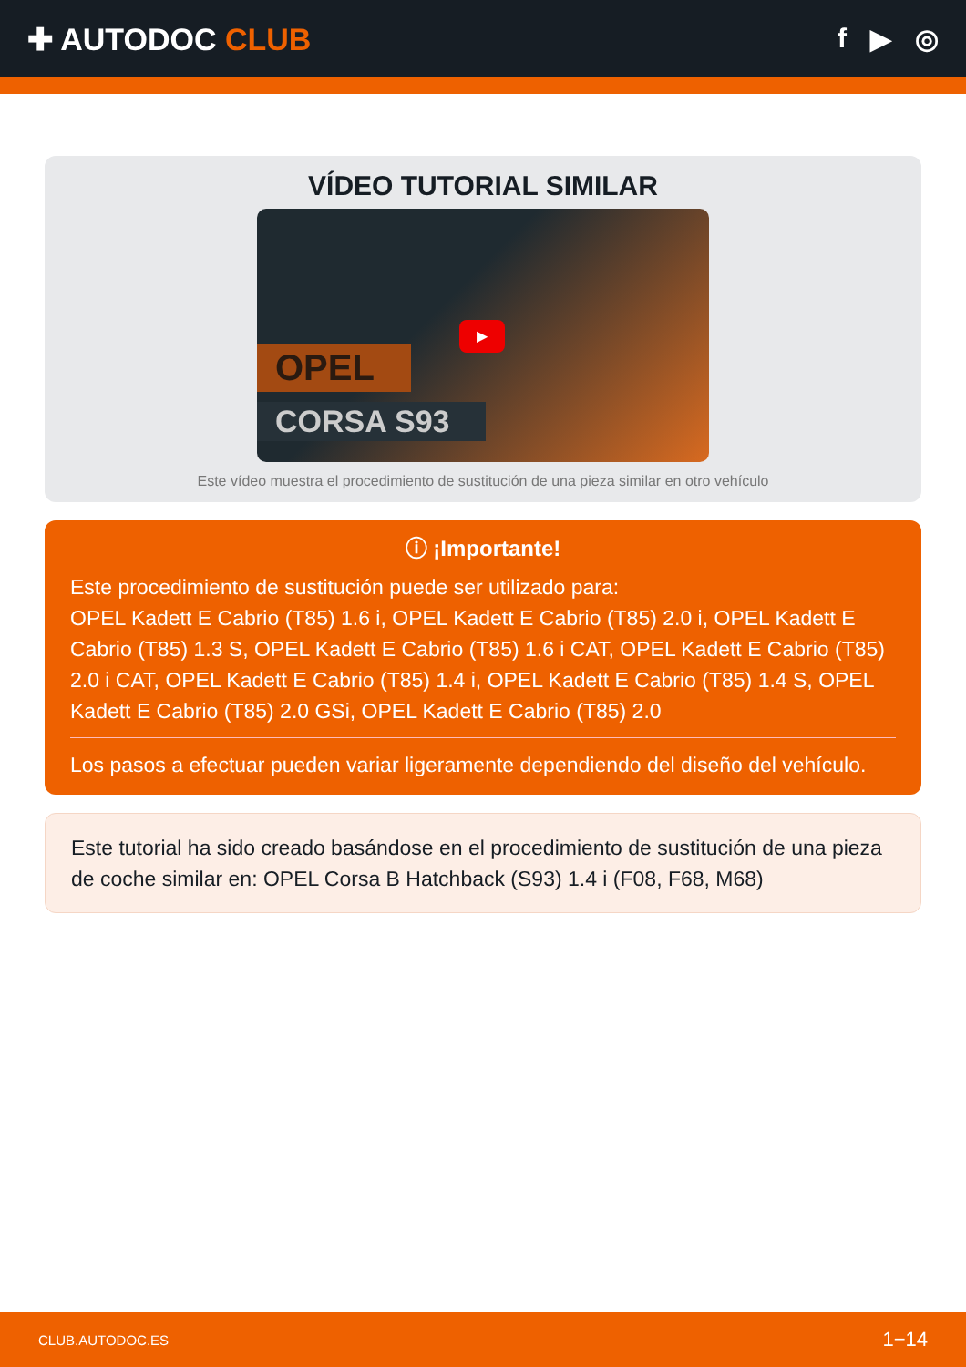✚ AUTODOC CLUB f ▶ ◎
VÍDEO TUTORIAL SIMILAR
OPEL
CORSA S93
▶
Este vídeo muestra el procedimiento de sustitución de una pieza similar en otro vehículo
ⓘ ¡Importante!
Este procedimiento de sustitución puede ser utilizado para:
OPEL Kadett E Cabrio (T85) 1.6 i, OPEL Kadett E Cabrio (T85) 2.0 i, OPEL Kadett E Cabrio (T85) 1.3 S, OPEL Kadett E Cabrio (T85) 1.6 i CAT, OPEL Kadett E Cabrio (T85) 2.0 i CAT, OPEL Kadett E Cabrio (T85) 1.4 i, OPEL Kadett E Cabrio (T85) 1.4 S, OPEL Kadett E Cabrio (T85) 2.0 GSi, OPEL Kadett E Cabrio (T85) 2.0
Los pasos a efectuar pueden variar ligeramente dependiendo del diseño del vehículo.
Este tutorial ha sido creado basándose en el procedimiento de sustitución de una pieza de coche similar en: OPEL Corsa B Hatchback (S93) 1.4 i (F08, F68, M68)
CLUB.AUTODOC.ES 1−14